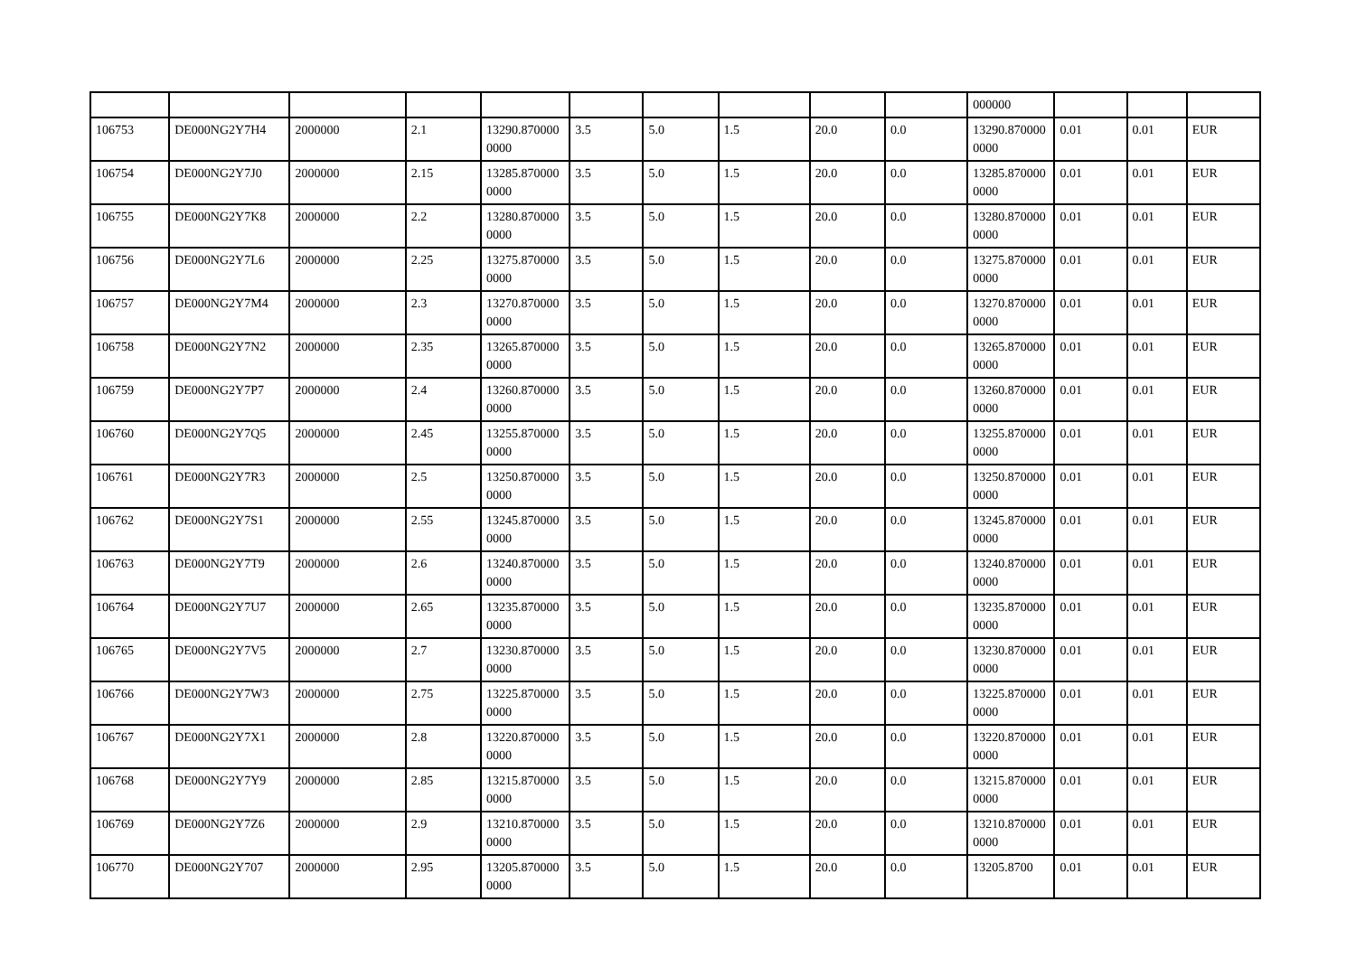| | | | | | | | | | | 000000 | | | |
| 106753 | DE000NG2Y7H4 | 2000000 | 2.1 | 13290.8700000000 | 3.5 | 5.0 | 1.5 | 20.0 | 0.0 | 13290.8700000000 | 0.01 | 0.01 | EUR |
| 106754 | DE000NG2Y7J0 | 2000000 | 2.15 | 13285.8700000000 | 3.5 | 5.0 | 1.5 | 20.0 | 0.0 | 13285.8700000000 | 0.01 | 0.01 | EUR |
| 106755 | DE000NG2Y7K8 | 2000000 | 2.2 | 13280.8700000000 | 3.5 | 5.0 | 1.5 | 20.0 | 0.0 | 13280.8700000000 | 0.01 | 0.01 | EUR |
| 106756 | DE000NG2Y7L6 | 2000000 | 2.25 | 13275.8700000000 | 3.5 | 5.0 | 1.5 | 20.0 | 0.0 | 13275.8700000000 | 0.01 | 0.01 | EUR |
| 106757 | DE000NG2Y7M4 | 2000000 | 2.3 | 13270.8700000000 | 3.5 | 5.0 | 1.5 | 20.0 | 0.0 | 13270.8700000000 | 0.01 | 0.01 | EUR |
| 106758 | DE000NG2Y7N2 | 2000000 | 2.35 | 13265.8700000000 | 3.5 | 5.0 | 1.5 | 20.0 | 0.0 | 13265.8700000000 | 0.01 | 0.01 | EUR |
| 106759 | DE000NG2Y7P7 | 2000000 | 2.4 | 13260.8700000000 | 3.5 | 5.0 | 1.5 | 20.0 | 0.0 | 13260.8700000000 | 0.01 | 0.01 | EUR |
| 106760 | DE000NG2Y7Q5 | 2000000 | 2.45 | 13255.8700000000 | 3.5 | 5.0 | 1.5 | 20.0 | 0.0 | 13255.8700000000 | 0.01 | 0.01 | EUR |
| 106761 | DE000NG2Y7R3 | 2000000 | 2.5 | 13250.8700000000 | 3.5 | 5.0 | 1.5 | 20.0 | 0.0 | 13250.8700000000 | 0.01 | 0.01 | EUR |
| 106762 | DE000NG2Y7S1 | 2000000 | 2.55 | 13245.8700000000 | 3.5 | 5.0 | 1.5 | 20.0 | 0.0 | 13245.8700000000 | 0.01 | 0.01 | EUR |
| 106763 | DE000NG2Y7T9 | 2000000 | 2.6 | 13240.8700000000 | 3.5 | 5.0 | 1.5 | 20.0 | 0.0 | 13240.8700000000 | 0.01 | 0.01 | EUR |
| 106764 | DE000NG2Y7U7 | 2000000 | 2.65 | 13235.8700000000 | 3.5 | 5.0 | 1.5 | 20.0 | 0.0 | 13235.8700000000 | 0.01 | 0.01 | EUR |
| 106765 | DE000NG2Y7V5 | 2000000 | 2.7 | 13230.8700000000 | 3.5 | 5.0 | 1.5 | 20.0 | 0.0 | 13230.8700000000 | 0.01 | 0.01 | EUR |
| 106766 | DE000NG2Y7W3 | 2000000 | 2.75 | 13225.8700000000 | 3.5 | 5.0 | 1.5 | 20.0 | 0.0 | 13225.8700000000 | 0.01 | 0.01 | EUR |
| 106767 | DE000NG2Y7X1 | 2000000 | 2.8 | 13220.8700000000 | 3.5 | 5.0 | 1.5 | 20.0 | 0.0 | 13220.8700000000 | 0.01 | 0.01 | EUR |
| 106768 | DE000NG2Y7Y9 | 2000000 | 2.85 | 13215.8700000000 | 3.5 | 5.0 | 1.5 | 20.0 | 0.0 | 13215.8700000000 | 0.01 | 0.01 | EUR |
| 106769 | DE000NG2Y7Z6 | 2000000 | 2.9 | 13210.8700000000 | 3.5 | 5.0 | 1.5 | 20.0 | 0.0 | 13210.8700000000 | 0.01 | 0.01 | EUR |
| 106770 | DE000NG2Y707 | 2000000 | 2.95 | 13205.8700000000 | 3.5 | 5.0 | 1.5 | 20.0 | 0.0 | 13205.8700 | 0.01 | 0.01 | EUR |